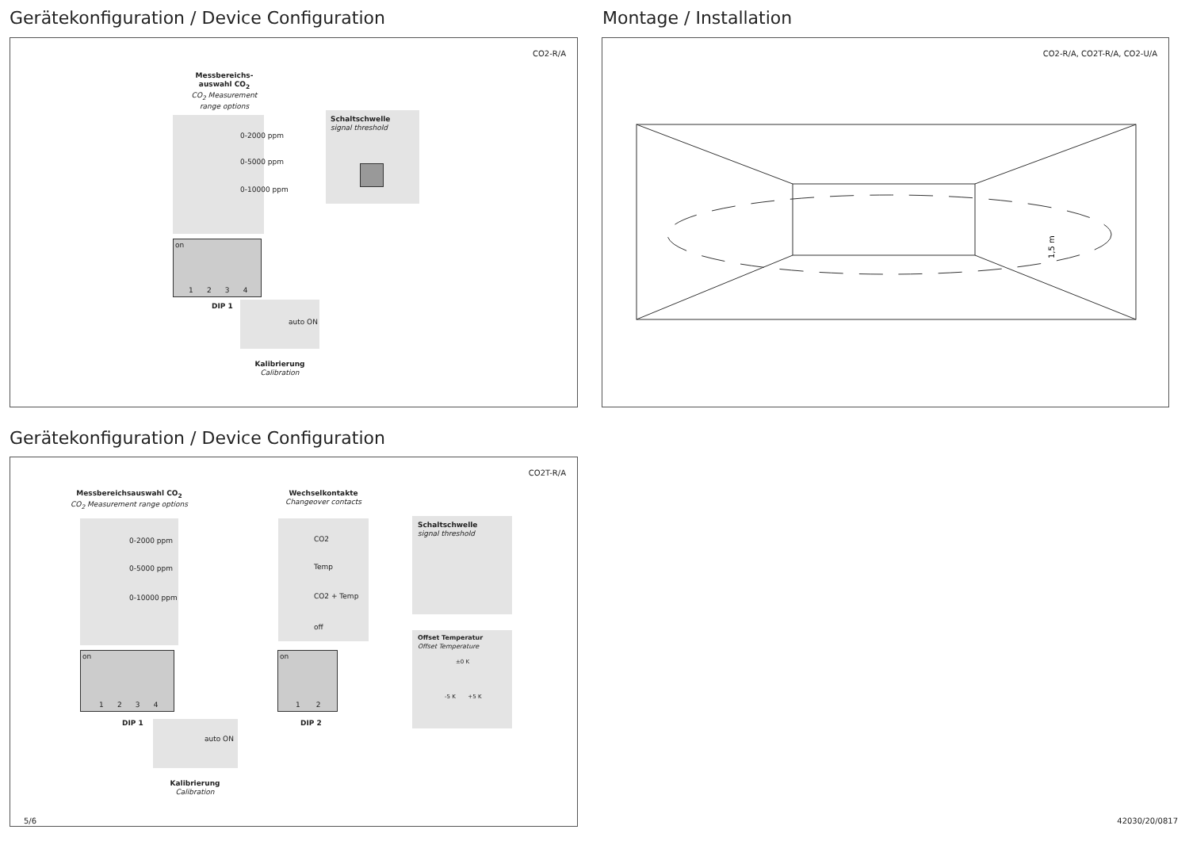Gerätekonfiguration / Device Configuration
Montage / Installation
CO2-R/A
Messbereichs-
auswahl CO<sub>2</sub>
CO<sub>2</sub> Measurement
range options
0-2000 ppm
0-5000 ppm
0-10000 ppm
on
1 2 3 4
DIP 1
auto ON
Kalibrierung
Calibration
Schaltschwelle
signal threshold
CO2-R/A, CO2T-R/A, CO2-U/A
1,5 m
Gerätekonfiguration / Device Configuration
CO2T-R/A
Messbereichsauswahl CO<sub>2</sub>
CO<sub>2</sub> Measurement range options
0-2000 ppm
0-5000 ppm
0-10000 ppm
on
1 2 3 4
DIP 1
auto ON
Kalibrierung
Calibration
Wechselkontakte
Changeover contacts
CO2
Temp
CO2 + Temp
off
on
1 2
DIP 2
Schaltschwelle
signal threshold
Offset Temperatur
Offset Temperature
±0 K
-5 K +5 K
5/6 42030/20/0817